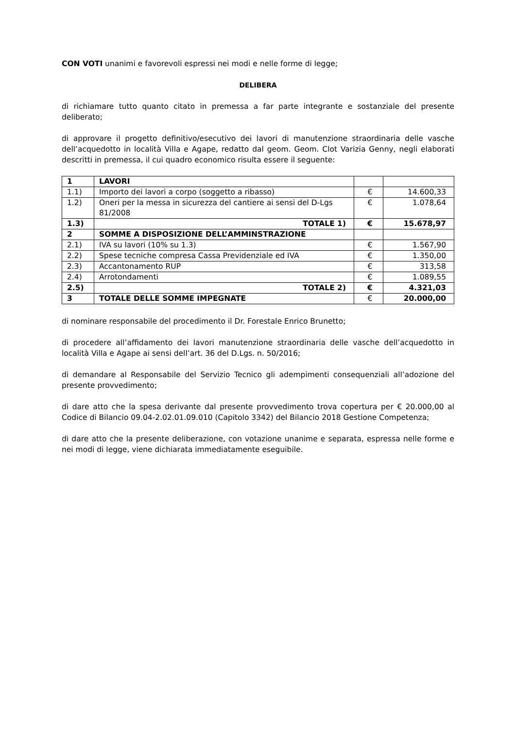CON VOTI unanimi e favorevoli espressi nei modi e nelle forme di legge;
DELIBERA
di richiamare tutto quanto citato in premessa a far parte integrante e sostanziale del presente deliberato;
di approvare il progetto definitivo/esecutivo dei lavori di manutenzione straordinaria delle vasche dell’acquedotto in località Villa e Agape, redatto dal geom. Geom. Clot Varizia Genny, negli elaborati descritti in premessa, il cui quadro economico risulta essere il seguente:
| 1 | LAVORI | | |
| 1.1) | Importo dei lavori a corpo (soggetto a ribasso) | € | 14.600,33 |
| 1.2) | Oneri per la messa in sicurezza del cantiere ai sensi del D-Lgs 81/2008 | € | 1.078,64 |
| 1.3) | TOTALE 1) | € | 15.678,97 |
| 2 | SOMME A DISPOSIZIONE DELL’AMMINSTRAZIONE | | |
| 2.1) | IVA su lavori (10% su 1.3) | € | 1.567,90 |
| 2.2) | Spese tecniche compresa Cassa Previdenziale ed IVA | € | 1.350,00 |
| 2.3) | Accantonamento RUP | € | 313,58 |
| 2.4) | Arrotondamenti | € | 1.089,55 |
| 2.5) | TOTALE 2) | € | 4.321,03 |
| 3 | TOTALE DELLE SOMME IMPEGNATE | € | 20.000,00 |
di nominare responsabile del procedimento il Dr. Forestale Enrico Brunetto;
di procedere all’affidamento dei lavori manutenzione straordinaria delle vasche dell’acquedotto in località Villa e Agape ai sensi dell’art. 36 del D.Lgs. n. 50/2016;
di demandare al Responsabile del Servizio Tecnico gli adempimenti consequenziali all’adozione del presente provvedimento;
di dare atto che la spesa derivante dal presente provvedimento trova copertura per € 20.000,00 al Codice di Bilancio 09.04-2.02.01.09.010 (Capitolo 3342) del Bilancio 2018 Gestione Competenza;
di dare atto che la presente deliberazione, con votazione unanime e separata, espressa nelle forme e nei modi di legge, viene dichiarata immediatamente eseguibile.